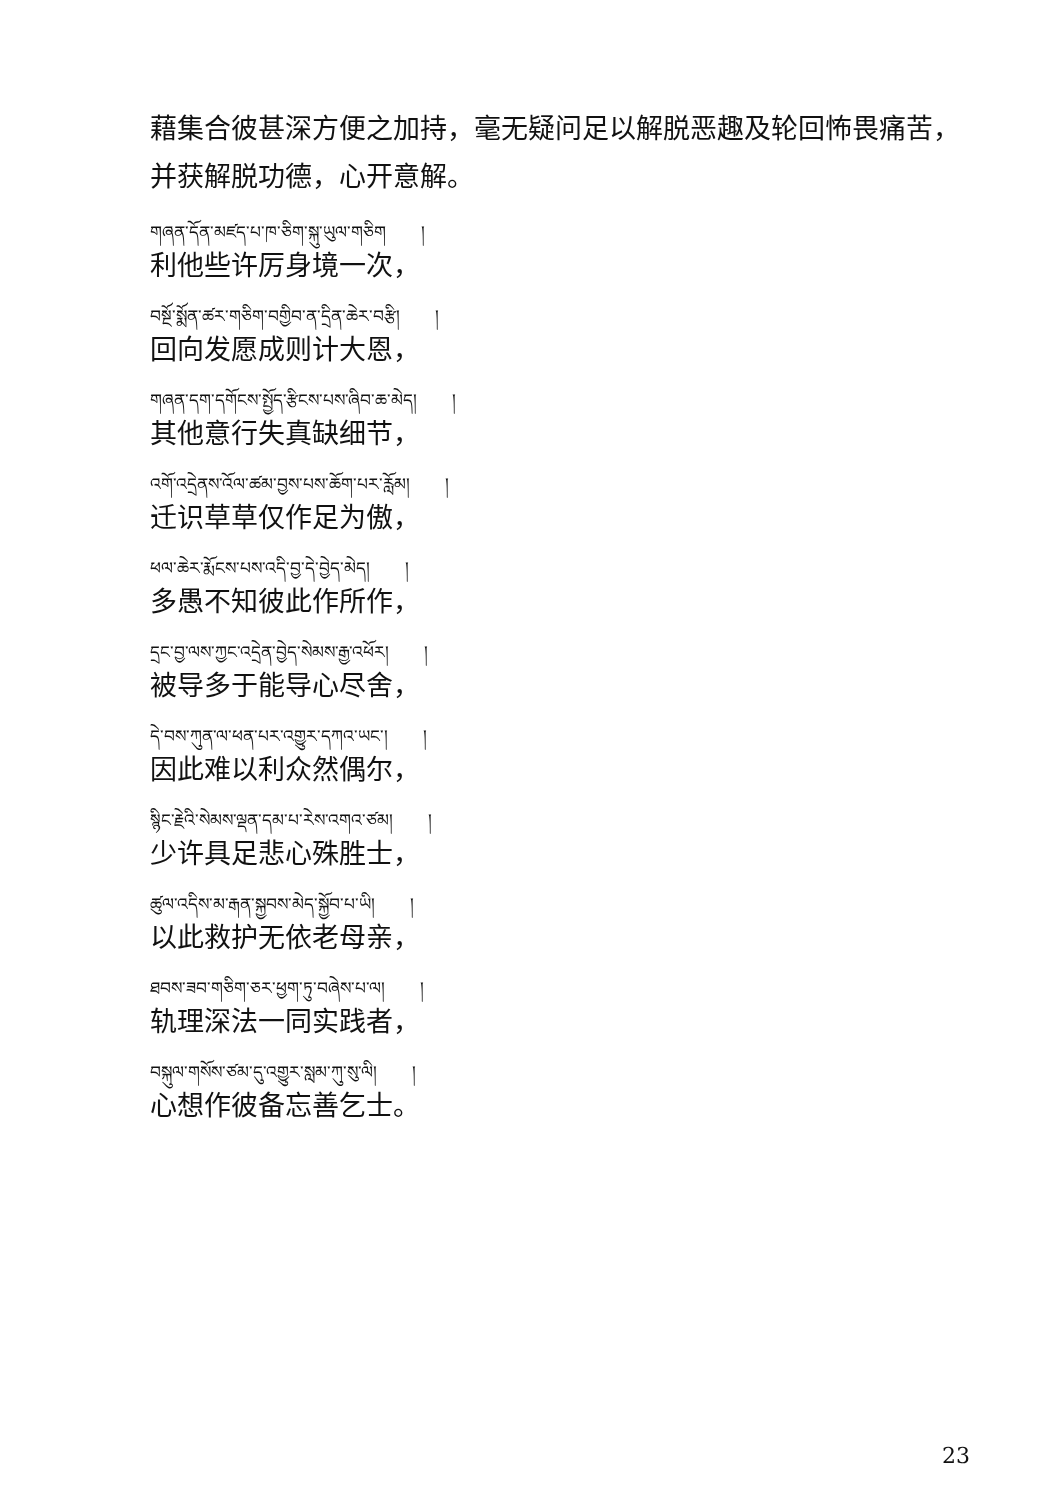藉集合彼甚深方便之加持，毫无疑问足以解脱恶趣及轮回怖畏痛苦，并获解脱功德，心开意解。
གཞན་དོན་མཛད་པ་ཁ་ཅིག་སྐུ་ཡུལ་གཅིག །
利他些许厉身境一次，
བསྔོ་སྨོན་ཚར་གཅིག་བགྱིབ་ན་དྲིན་ཆེར་བརྩི། །
回向发愿成则计大恩，
གཞན་དག་དགོངས་སྤྱོད་རྩིངས་པས་ཞིབ་ཆ་མེད། །
其他意行失真缺细节，
འགོ་འདྲེནས་འོལ་ཚམ་བྱས་པས་ཆོག་པར་རློམ། །
迁识草草仅作足为傲，
ཕལ་ཆེར་རྨོངས་པས་འདི་བྱ་དེ་བྱེད་མེད། །
多愚不知彼此作所作，
དྲང་བྱ་ལས་ཀྱང་འདྲེན་བྱེད་སེམས་རྒྱ་འཕོར། །
被导多于能导心尽舍，
དེ་བས་ཀུན་ལ་ཕན་པར་འགྱུར་དཀའ་ཡང་། །
因此难以利众然偶尔，
སྙིང་རྗེའི་སེམས་ལྡན་དམ་པ་རེས་འགའ་ཙམ། །
少许具足悲心殊胜士，
ཚུལ་འདིས་མ་རྒན་སྐྱབས་མེད་སྐྱོབ་པ་ཡི། །
以此救护无依老母亲，
ཐབས་ཟབ་གཅིག་ཅར་ཕྱག་ཏུ་བཞེས་པ་ལ། །
轨理深法一同实践者，
བསྐུལ་གསོས་ཙམ་དུ་འགྱུར་སླམ་ཀུ་སུ་ལི། །
心想作彼备忘善乞士。
23